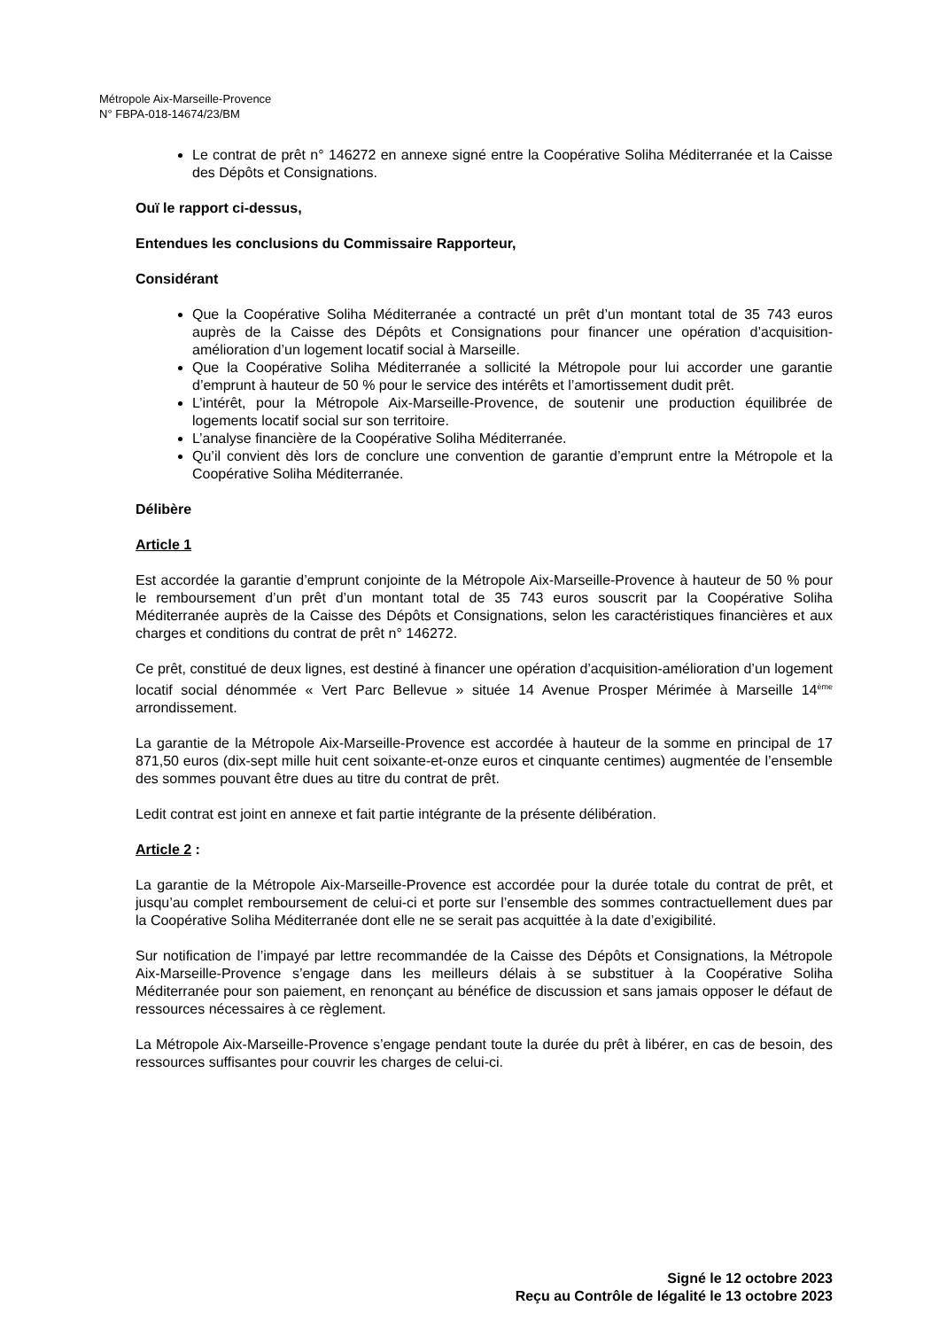Métropole Aix-Marseille-Provence
N° FBPA-018-14674/23/BM
Le contrat de prêt n° 146272 en annexe signé entre la Coopérative Soliha Méditerranée et la Caisse des Dépôts et Consignations.
Ouï le rapport ci-dessus,
Entendues les conclusions du Commissaire Rapporteur,
Considérant
Que la Coopérative Soliha Méditerranée a contracté un prêt d’un montant total de 35 743 euros auprès de la Caisse des Dépôts et Consignations pour financer une opération d’acquisition-amélioration d’un logement locatif social à Marseille.
Que la Coopérative Soliha Méditerranée a sollicité la Métropole pour lui accorder une garantie d’emprunt à hauteur de 50 % pour le service des intérêts et l’amortissement dudit prêt.
L’intérêt, pour la Métropole Aix-Marseille-Provence, de soutenir une production équilibrée de logements locatif social sur son territoire.
L’analyse financière de la Coopérative Soliha Méditerranée.
Qu’il convient dès lors de conclure une convention de garantie d’emprunt entre la Métropole et la Coopérative Soliha Méditerranée.
Délibère
Article 1
Est accordée la garantie d’emprunt conjointe de la Métropole Aix-Marseille-Provence à hauteur de 50 % pour le remboursement d’un prêt d’un montant total de 35 743 euros souscrit par la Coopérative Soliha Méditerranée auprès de la Caisse des Dépôts et Consignations, selon les caractéristiques financières et aux charges et conditions du contrat de prêt n° 146272.
Ce prêt, constitué de deux lignes, est destiné à financer une opération d’acquisition-amélioration d’un logement locatif social dénommée « Vert Parc Bellevue » située 14 Avenue Prosper Mérimée à Marseille 14<sup>ème</sup> arrondissement.
La garantie de la Métropole Aix-Marseille-Provence est accordée à hauteur de la somme en principal de 17 871,50 euros (dix-sept mille huit cent soixante-et-onze euros et cinquante centimes) augmentée de l’ensemble des sommes pouvant être dues au titre du contrat de prêt.
Ledit contrat est joint en annexe et fait partie intégrante de la présente délibération.
Article 2 :
La garantie de la Métropole Aix-Marseille-Provence est accordée pour la durée totale du contrat de prêt, et jusqu’au complet remboursement de celui-ci et porte sur l’ensemble des sommes contractuellement dues par la Coopérative Soliha Méditerranée dont elle ne se serait pas acquittée à la date d’exigibilité.
Sur notification de l’impayé par lettre recommandée de la Caisse des Dépôts et Consignations, la Métropole Aix-Marseille-Provence s’engage dans les meilleurs délais à se substituer à la Coopérative Soliha Méditerranée pour son paiement, en renonçant au bénéfice de discussion et sans jamais opposer le défaut de ressources nécessaires à ce règlement.
La Métropole Aix-Marseille-Provence s’engage pendant toute la durée du prêt à libérer, en cas de besoin, des ressources suffisantes pour couvrir les charges de celui-ci.
Signé le 12 octobre 2023
Reçu au Contrôle de légalité le 13 octobre 2023